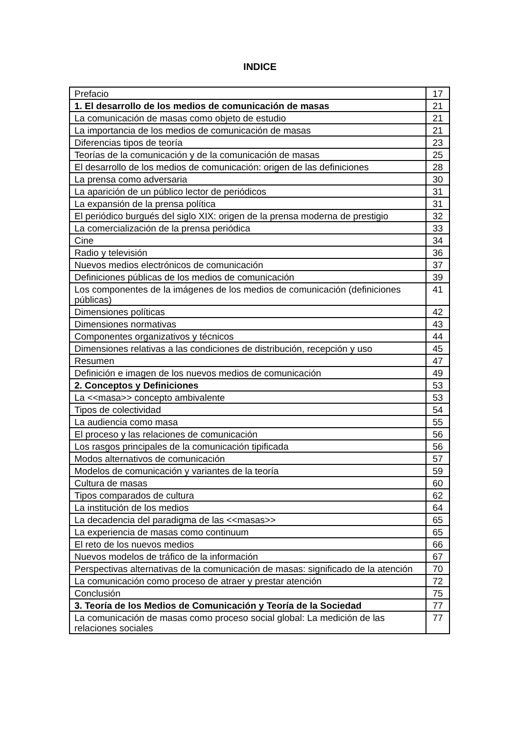INDICE
| Prefacio | 17 |
| 1. El desarrollo de los medios de comunicación de masas | 21 |
| La comunicación de masas como objeto de estudio | 21 |
| La importancia de los medios de comunicación de masas | 21 |
| Diferencias tipos de teoría | 23 |
| Teorías de la comunicación y de la comunicación de masas | 25 |
| El desarrollo de los medios de comunicación: origen de las definiciones | 28 |
| La prensa como adversaria | 30 |
| La aparición de un público lector de periódicos | 31 |
| La expansión de la prensa política | 31 |
| El periódico burgués del siglo XIX: origen de la prensa moderna de prestigio | 32 |
| La comercialización de la prensa periódica | 33 |
| Cine | 34 |
| Radio y televisión | 36 |
| Nuevos medios electrónicos de comunicación | 37 |
| Definiciones públicas de los medios de comunicación | 39 |
| Los componentes de la imágenes de los medios de comunicación (definiciones públicas) | 41 |
| Dimensiones políticas | 42 |
| Dimensiones normativas | 43 |
| Componentes organizativos y técnicos | 44 |
| Dimensiones relativas a las condiciones de distribución, recepción y uso | 45 |
| Resumen | 47 |
| Definición e imagen de los nuevos medios de comunicación | 49 |
| 2. Conceptos y Definiciones | 53 |
| La <<masa>> concepto ambivalente | 53 |
| Tipos de colectividad | 54 |
| La audiencia como masa | 55 |
| El proceso y las relaciones de comunicación | 56 |
| Los rasgos principales de la comunicación tipificada | 56 |
| Modos alternativos de comunicación | 57 |
| Modelos de comunicación y variantes de la teoría | 59 |
| Cultura de masas | 60 |
| Tipos comparados de cultura | 62 |
| La institución de los medios | 64 |
| La decadencia del paradigma de las <<masas>> | 65 |
| La experiencia de masas como continuum | 65 |
| El reto de los nuevos medios | 66 |
| Nuevos modelos de tráfico de la información | 67 |
| Perspectivas alternativas de la comunicación de masas: significado de la atención | 70 |
| La comunicación como proceso de atraer y prestar atención | 72 |
| Conclusión | 75 |
| 3. Teoría de los Medios de Comunicación y Teoría de la Sociedad | 77 |
| La comunicación de masas como proceso social global: La medición de las relaciones sociales | 77 |